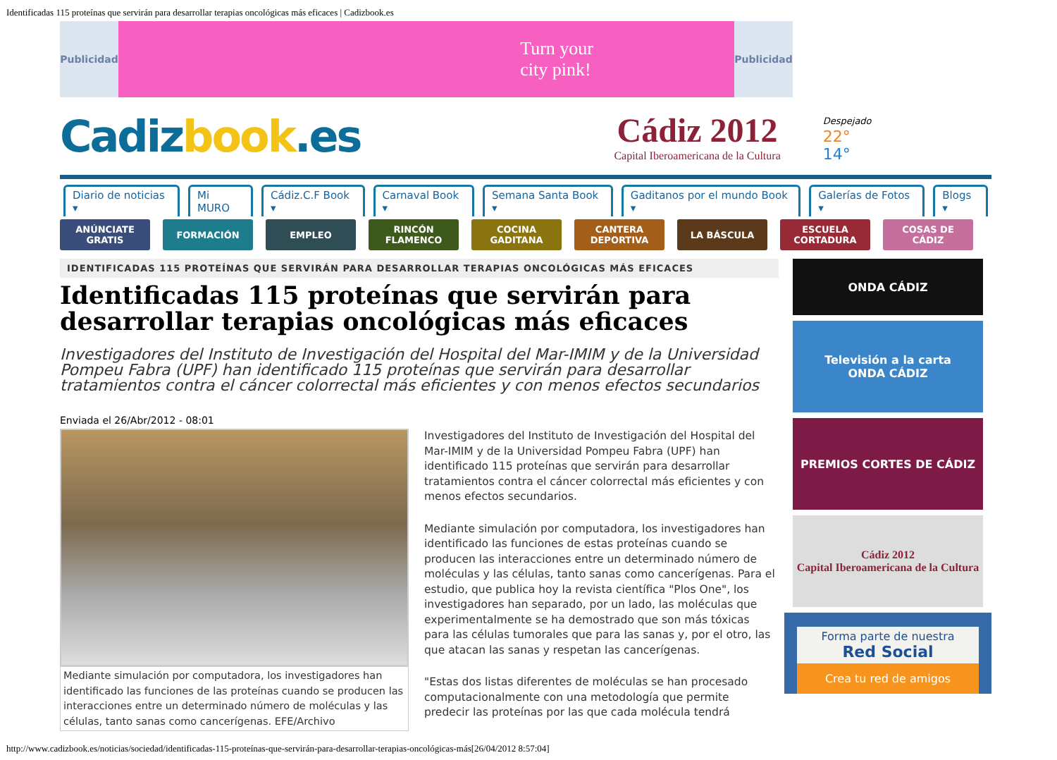Identificadas 115 proteínas que servirán para desarrollar terapias oncológicas más eficaces | Cadizbook.es
Publicidad
Turn your
city pink!
Publicidad
Cadizbook.es
Cádiz 2012
Capital Iberoamericana de la Cultura
Despejado
22°
14°
Diario de noticias ▾ Mi MURO Cádiz.C.F Book ▾ Carnaval Book ▾ Semana Santa Book ▾ Gaditanos por el mundo Book ▾ Galerías de Fotos ▾ Blogs ▾
ANÚNCIATE
GRATIS
FORMACIÓN EMPLEO RINCÓN
FLAMENCO
COCINA
GADITANA
CANTERA
DEPORTIVA
LA BÁSCULA ESCUELA
CORTADURA
COSAS DE
CÁDIZ
IDENTIFICADAS 115 PROTEÍNAS QUE SERVIRÁN PARA DESARROLLAR TERAPIAS ONCOLÓGICAS MÁS EFICACES
Identificadas 115 proteínas que servirán para desarrollar terapias oncológicas más eficaces
Investigadores del Instituto de Investigación del Hospital del Mar-IMIM y de la Universidad Pompeu Fabra (UPF) han identificado 115 proteínas que servirán para desarrollar tratamientos contra el cáncer colorrectal más eficientes y con menos efectos secundarios
Enviada el 26/Abr/2012 - 08:01
Mediante simulación por computadora, los investigadores han identificado las funciones de las proteínas cuando se producen las interacciones entre un determinado número de moléculas y las células, tanto sanas como cancerígenas. EFE/Archivo
Investigadores del Instituto de Investigación del Hospital del Mar-IMIM y de la Universidad Pompeu Fabra (UPF) han identificado 115 proteínas que servirán para desarrollar tratamientos contra el cáncer colorrectal más eficientes y con menos efectos secundarios.
Mediante simulación por computadora, los investigadores han identificado las funciones de estas proteínas cuando se producen las interacciones entre un determinado número de moléculas y las células, tanto sanas como cancerígenas. Para el estudio, que publica hoy la revista científica "Plos One", los investigadores han separado, por un lado, las moléculas que experimentalmente se ha demostrado que son más tóxicas para las células tumorales que para las sanas y, por el otro, las que atacan las sanas y respetan las cancerígenas.
"Estas dos listas diferentes de moléculas se han procesado computacionalmente con una metodología que permite predecir las proteínas por las que cada molécula tendrá
ONDA CÁDIZ
Televisión a la carta
ONDA CÁDIZ
PREMIOS CORTES DE CÁDIZ
Cádiz 2012
Capital Iberoamericana de la Cultura
Forma parte de nuestra
Red Social
Crea tu red de amigos
http://www.cadizbook.es/noticias/sociedad/identificadas-115-proteínas-que-servirán-para-desarrollar-terapias-oncológicas-más[26/04/2012 8:57:04]